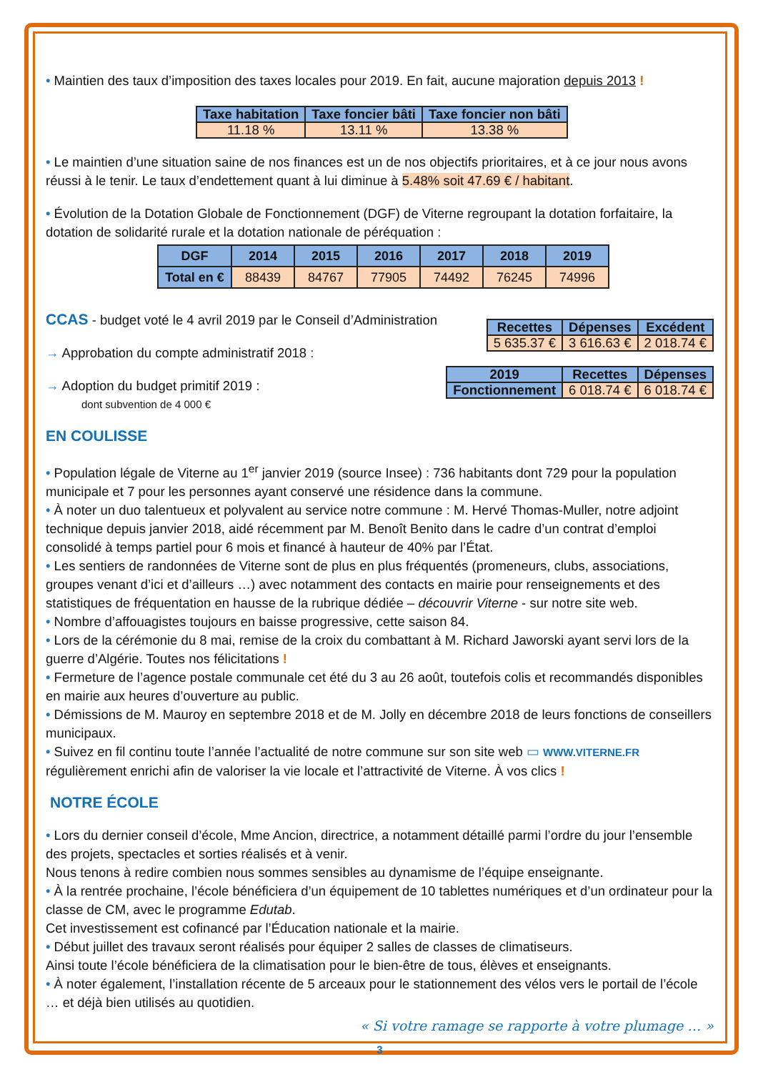• Maintien des taux d’imposition des taxes locales pour 2019. En fait, aucune majoration depuis 2013 !
| Taxe habitation | Taxe foncier bâti | Taxe foncier non bâti |
| --- | --- | --- |
| 11.18 % | 13.11 % | 13.38 % |
• Le maintien d’une situation saine de nos finances est un de nos objectifs prioritaires, et à ce jour nous avons réussi à le tenir. Le taux d’endettement quant à lui diminue à 5.48% soit 47.69 € / habitant.
• Évolution de la Dotation Globale de Fonctionnement (DGF) de Viterne regroupant la dotation forfaitaire, la dotation de solidarité rurale et la dotation nationale de péréquation :
| DGF | 2014 | 2015 | 2016 | 2017 | 2018 | 2019 |
| --- | --- | --- | --- | --- | --- | --- |
| Total en € | 88439 | 84767 | 77905 | 74492 | 76245 | 74996 |
CCAS - budget voté le 4 avril 2019 par le Conseil d’Administration
→ Approbation du compte administratif 2018 :
→ Adoption du budget primitif 2019 :
dont subvention de 4 000 €
| Recettes | Dépenses | Excédent |
| --- | --- | --- |
| 5 635.37 € | 3 616.63 € | 2 018.74 € |
| 2019 | Recettes | Dépenses |
| --- | --- | --- |
| Fonctionnement | 6 018.74 € | 6 018.74 € |
EN COULISSE
• Population légale de Viterne au 1<sup>er</sup> janvier 2019 (source Insee) : 736 habitants dont 729 pour la population municipale et 7 pour les personnes ayant conservé une résidence dans la commune.
• À noter un duo talentueux et polyvalent au service notre commune : M. Hervé Thomas-Muller, notre adjoint technique depuis janvier 2018, aidé récemment par M. Benoît Benito dans le cadre d’un contrat d’emploi consolidé à temps partiel pour 6 mois et financé à hauteur de 40% par l’État.
• Les sentiers de randonnées de Viterne sont de plus en plus fréquentés (promeneurs, clubs, associations, groupes venant d’ici et d’ailleurs …) avec notamment des contacts en mairie pour renseignements et des statistiques de fréquentation en hausse de la rubrique dédiée – découvrir Viterne - sur notre site web.
• Nombre d’affouagistes toujours en baisse progressive, cette saison 84.
• Lors de la cérémonie du 8 mai, remise de la croix du combattant à M. Richard Jaworski ayant servi lors de la guerre d’Algérie. Toutes nos félicitations !
• Fermeture de l’agence postale communale cet été du 3 au 26 août, toutefois colis et recommandés disponibles en mairie aux heures d’ouverture au public.
• Démissions de M. Mauroy en septembre 2018 et de M. Jolly en décembre 2018 de leurs fonctions de conseillers municipaux.
• Suivez en fil continu toute l’année l’actualité de notre commune sur son site web ▭ WWW.VITERNE.FR régulièrement enrichi afin de valoriser la vie locale et l’attractivité de Viterne. À vos clics !
NOTRE ÉCOLE
• Lors du dernier conseil d’école, Mme Ancion, directrice, a notamment détaillé parmi l’ordre du jour l’ensemble des projets, spectacles et sorties réalisés et à venir.
Nous tenons à redire combien nous sommes sensibles au dynamisme de l’équipe enseignante.
• À la rentrée prochaine, l’école bénéficiera d’un équipement de 10 tablettes numériques et d’un ordinateur pour la classe de CM, avec le programme Edutab.
Cet investissement est cofinancé par l’Éducation nationale et la mairie.
• Début juillet des travaux seront réalisés pour équiper 2 salles de classes de climatiseurs.
Ainsi toute l’école bénéficiera de la climatisation pour le bien-être de tous, élèves et enseignants.
• À noter également, l’installation récente de 5 arceaux pour le stationnement des vélos vers le portail de l’école … et déjà bien utilisés au quotidien.
« Si votre ramage se rapporte à votre plumage … »
3